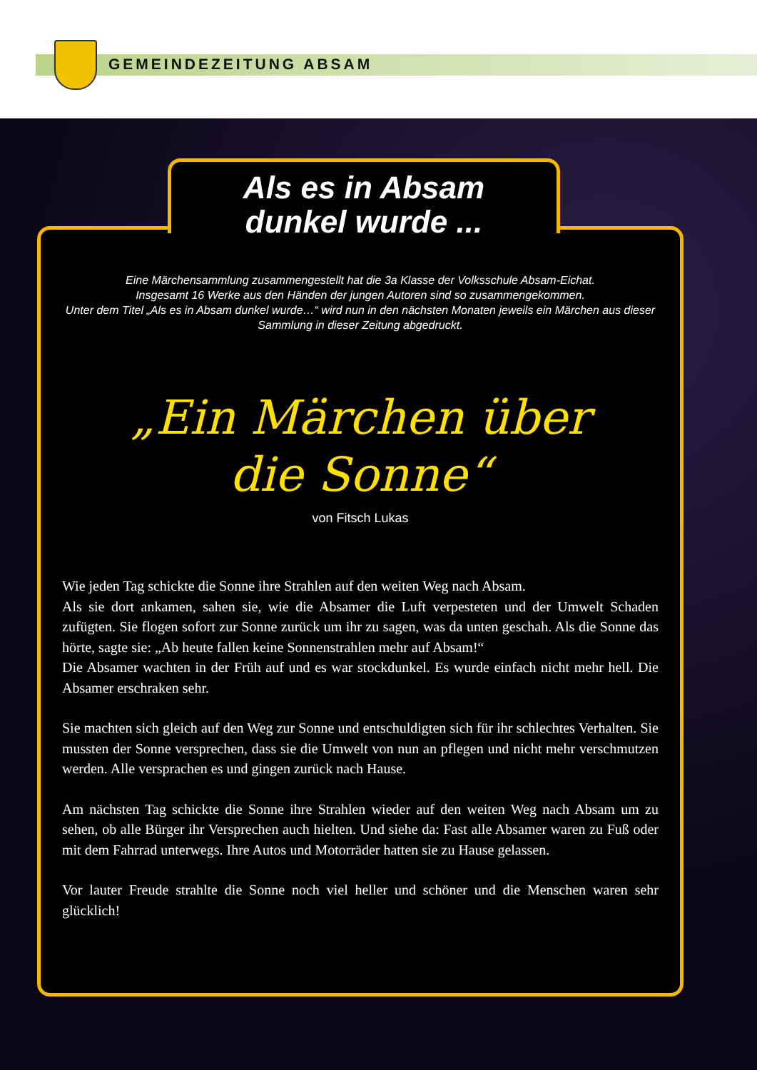GEMEINDEZEITUNG ABSAM
Als es in Absam
dunkel wurde ...
Eine Märchensammlung zusammengestellt hat die 3a Klasse der Volksschule Absam-Eichat.
Insgesamt 16 Werke aus den Händen der jungen Autoren sind so zusammengekommen.
Unter dem Titel „Als es in Absam dunkel wurde…“ wird nun in den nächsten Monaten jeweils ein Märchen aus dieser Sammlung in dieser Zeitung abgedruckt.
„Ein Märchen über
die Sonne“
von Fitsch Lukas
Wie jeden Tag schickte die Sonne ihre Strahlen auf den weiten Weg nach Absam.
Als sie dort ankamen, sahen sie, wie die Absamer die Luft verpesteten und der Umwelt Schaden zufügten. Sie flogen sofort zur Sonne zurück um ihr zu sagen, was da unten geschah. Als die Sonne das hörte, sagte sie: „Ab heute fallen keine Sonnenstrahlen mehr auf Absam!“
Die Absamer wachten in der Früh auf und es war stockdunkel. Es wurde einfach nicht mehr hell. Die Absamer erschraken sehr.
Sie machten sich gleich auf den Weg zur Sonne und entschuldigten sich für ihr schlechtes Verhalten. Sie mussten der Sonne versprechen, dass sie die Umwelt von nun an pflegen und nicht mehr verschmutzen werden. Alle versprachen es und gingen zurück nach Hause.
Am nächsten Tag schickte die Sonne ihre Strahlen wieder auf den weiten Weg nach Absam um zu sehen, ob alle Bürger ihr Versprechen auch hielten. Und siehe da: Fast alle Absamer waren zu Fuß oder mit dem Fahrrad unterwegs. Ihre Autos und Motorräder hatten sie zu Hause gelassen.
Vor lauter Freude strahlte die Sonne noch viel heller und schöner und die Menschen waren sehr glücklich!